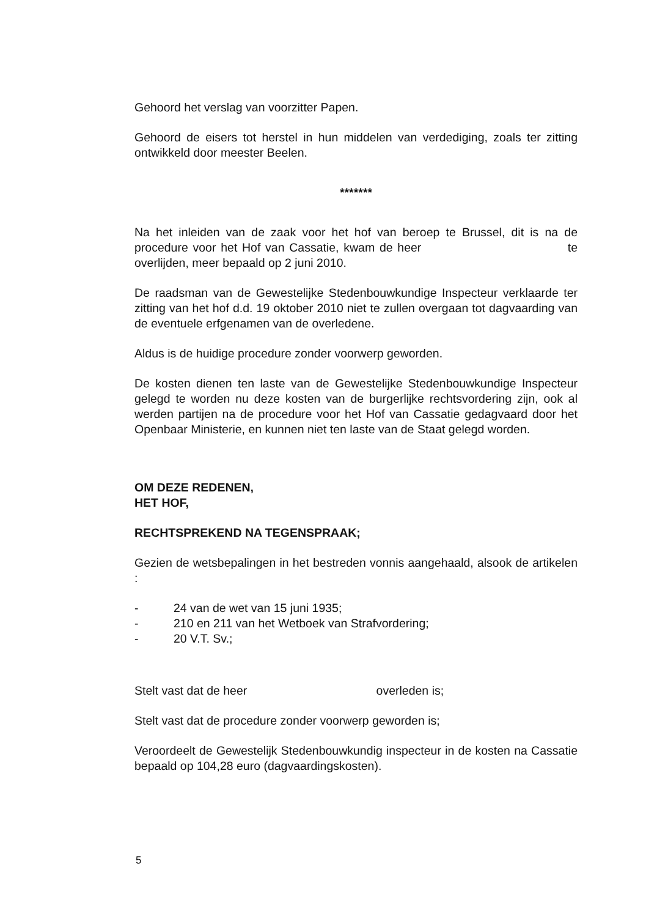Gehoord het verslag van voorzitter Papen.
Gehoord de eisers tot herstel in hun middelen van verdediging, zoals ter zitting ontwikkeld door meester Beelen.
*******
Na het inleiden van de zaak voor het hof van beroep te Brussel, dit is na de procedure voor het Hof van Cassatie, kwam de heer te overlijden, meer bepaald op 2 juni 2010.
De raadsman van de Gewestelijke Stedenbouwkundige Inspecteur verklaarde ter zitting van het hof d.d. 19 oktober 2010 niet te zullen overgaan tot dagvaarding van de eventuele erfgenamen van de overledene.
Aldus is de huidige procedure zonder voorwerp geworden.
De kosten dienen ten laste van de Gewestelijke Stedenbouwkundige Inspecteur gelegd te worden nu deze kosten van de burgerlijke rechtsvordering zijn, ook al werden partijen na de procedure voor het Hof van Cassatie gedagvaard door het Openbaar Ministerie, en kunnen niet ten laste van de Staat gelegd worden.
OM DEZE REDENEN,
HET HOF,
RECHTSPREKEND NA TEGENSPRAAK;
Gezien de wetsbepalingen in het bestreden vonnis aangehaald, alsook de artikelen :
- 24 van de wet van 15 juni 1935;
- 210 en 211 van het Wetboek van Strafvordering;
- 20 V.T. Sv.;
Stelt vast dat de heer overleden is;
Stelt vast dat de procedure zonder voorwerp geworden is;
Veroordeelt de Gewestelijk Stedenbouwkundig inspecteur in de kosten na Cassatie bepaald op 104,28 euro (dagvaardingskosten).
5